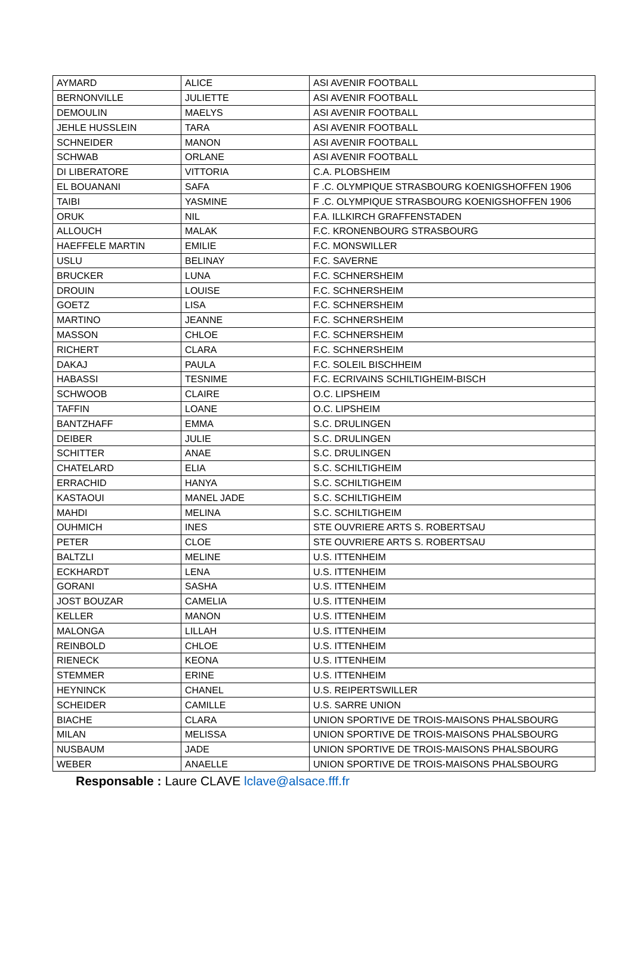| AYMARD | ALICE | ASI AVENIR FOOTBALL |
| BERNONVILLE | JULIETTE | ASI AVENIR FOOTBALL |
| DEMOULIN | MAELYS | ASI AVENIR FOOTBALL |
| JEHLE HUSSLEIN | TARA | ASI AVENIR FOOTBALL |
| SCHNEIDER | MANON | ASI AVENIR FOOTBALL |
| SCHWAB | ORLANE | ASI AVENIR FOOTBALL |
| DI LIBERATORE | VITTORIA | C.A. PLOBSHEIM |
| EL BOUANANI | SAFA | F .C. OLYMPIQUE STRASBOURG KOENIGSHOFFEN 1906 |
| TAIBI | YASMINE | F .C. OLYMPIQUE STRASBOURG KOENIGSHOFFEN 1906 |
| ORUK | NIL | F.A. ILLKIRCH GRAFFENSTADEN |
| ALLOUCH | MALAK | F.C. KRONENBOURG STRASBOURG |
| HAEFFELE MARTIN | EMILIE | F.C. MONSWILLER |
| USLU | BELINAY | F.C. SAVERNE |
| BRUCKER | LUNA | F.C. SCHNERSHEIM |
| DROUIN | LOUISE | F.C. SCHNERSHEIM |
| GOETZ | LISA | F.C. SCHNERSHEIM |
| MARTINO | JEANNE | F.C. SCHNERSHEIM |
| MASSON | CHLOE | F.C. SCHNERSHEIM |
| RICHERT | CLARA | F.C. SCHNERSHEIM |
| DAKAJ | PAULA | F.C. SOLEIL BISCHHEIM |
| HABASSI | TESNIME | F.C. ECRIVAINS SCHILTIGHEIM-BISCH |
| SCHWOOB | CLAIRE | O.C. LIPSHEIM |
| TAFFIN | LOANE | O.C. LIPSHEIM |
| BANTZHAFF | EMMA | S.C. DRULINGEN |
| DEIBER | JULIE | S.C. DRULINGEN |
| SCHITTER | ANAE | S.C. DRULINGEN |
| CHATELARD | ELIA | S.C. SCHILTIGHEIM |
| ERRACHID | HANYA | S.C. SCHILTIGHEIM |
| KASTAOUI | MANEL JADE | S.C. SCHILTIGHEIM |
| MAHDI | MELINA | S.C. SCHILTIGHEIM |
| OUHMICH | INES | STE OUVRIERE ARTS S. ROBERTSAU |
| PETER | CLOE | STE OUVRIERE ARTS S. ROBERTSAU |
| BALTZLI | MELINE | U.S. ITTENHEIM |
| ECKHARDT | LENA | U.S. ITTENHEIM |
| GORANI | SASHA | U.S. ITTENHEIM |
| JOST BOUZAR | CAMELIA | U.S. ITTENHEIM |
| KELLER | MANON | U.S. ITTENHEIM |
| MALONGA | LILLAH | U.S. ITTENHEIM |
| REINBOLD | CHLOE | U.S. ITTENHEIM |
| RIENECK | KEONA | U.S. ITTENHEIM |
| STEMMER | ERINE | U.S. ITTENHEIM |
| HEYNINCK | CHANEL | U.S. REIPERTSWILLER |
| SCHEIDER | CAMILLE | U.S. SARRE UNION |
| BIACHE | CLARA | UNION SPORTIVE DE TROIS-MAISONS PHALSBOURG |
| MILAN | MELISSA | UNION SPORTIVE DE TROIS-MAISONS PHALSBOURG |
| NUSBAUM | JADE | UNION SPORTIVE DE TROIS-MAISONS PHALSBOURG |
| WEBER | ANAELLE | UNION SPORTIVE DE TROIS-MAISONS PHALSBOURG |
Responsable : Laure CLAVE lclave@alsace.fff.fr